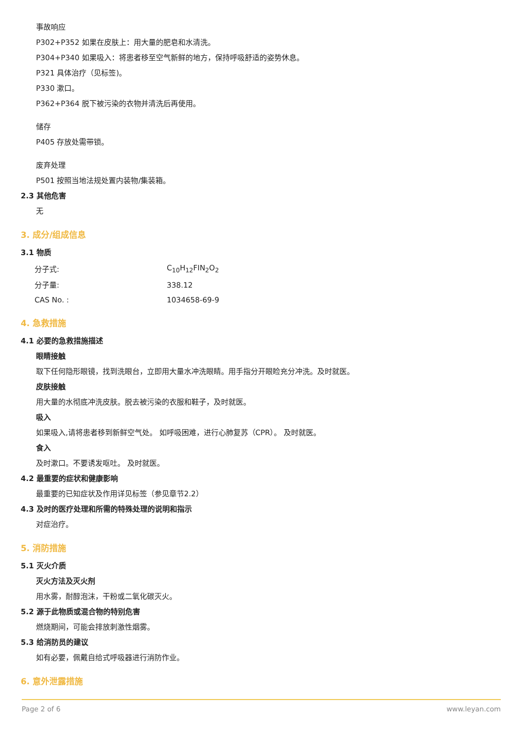事故响应
P302+P352 如果在皮肤上：用大量的肥皂和水清洗。
P304+P340 如果吸入：将患者移至空气新鲜的地方，保持呼吸舒适的姿势休息。
P321 具体治疗（见标签)。
P330 漱口。
P362+P364 脱下被污染的衣物并清洗后再使用。
储存
P405 存放处需带锁。
废弃处理
P501 按照当地法规处置内装物/集装箱。
2.3 其他危害
无
3. 成分/组成信息
3.1 物质
| 分子式: | C<sub>10</sub>H<sub>12</sub>FIN<sub>2</sub>O<sub>2</sub> |
| 分子量: | 338.12 |
| CAS No. : | 1034658-69-9 |
4. 急救措施
4.1 必要的急救措施描述
眼睛接触
取下任何隐形眼镜，找到洗眼台，立即用大量水冲洗眼睛。用手指分开眼睑充分冲洗。及时就医。
皮肤接触
用大量的水彻底冲洗皮肤。脱去被污染的衣服和鞋子，及时就医。
吸入
如果吸入,请将患者移到新鲜空气处。 如呼吸困难，进行心肺复苏（CPR）。 及时就医。
食入
及时漱口。不要诱发呕吐。 及时就医。
4.2 最重要的症状和健康影响
最重要的已知症状及作用详见标签（参见章节2.2）
4.3 及时的医疗处理和所需的特殊处理的说明和指示
对症治疗。
5. 消防措施
5.1 灭火介质
灭火方法及灭火剂
用水雾，耐醇泡沫，干粉或二氧化碳灭火。
5.2 源于此物质或混合物的特别危害
燃烧期间，可能会排放刺激性烟雾。
5.3 给消防员的建议
如有必要，佩戴自给式呼吸器进行消防作业。
6. 意外泄露措施
Page 2 of 6 www.leyan.com